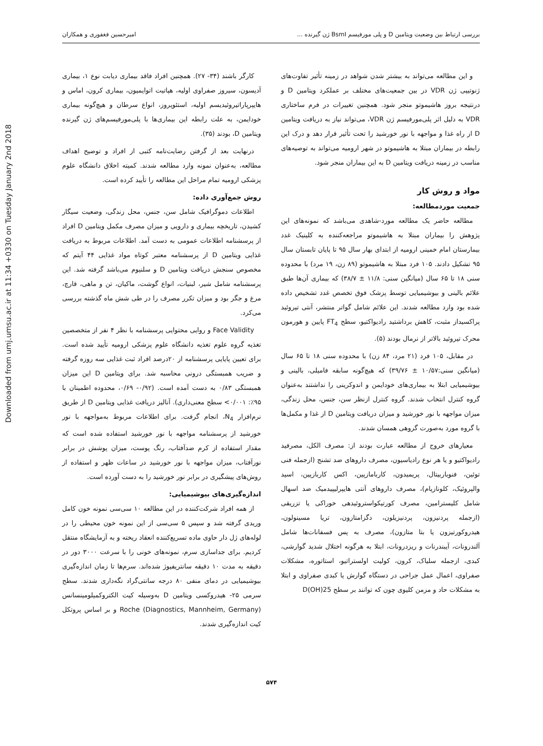Downloaded from umj.umsu.ac.ir at 11:34 +0330 on Tuesday January 2nd 2018
بررسی ارتباط بین وضعیت ویتامین D و پلی مورفیسم BsmI ژن گیرنده ... امیرحسین فغفوری و همکاران
و این مطالعه می‌تواند به بیشتر شدن شواهد در زمینه تأثیر تفاوت‌های ژنوتیپی ژن VDR در بین جمعیت‌های مختلف بر عملکرد ویتامین D و درنتیجه بروز هاشیموتو منجر شود. همچنین تغییرات در فرم ساختاری VDR به دلیل اثر پلی‌مورفیسم ژن VDR، می‌تواند نیاز به دریافت ویتامین D از راه غذا و مواجهه با نور خورشید را تحت تأثیر قرار دهد و درک این رابطه در بیماران مبتلا به هاشیموتو در شهر ارومیه می‌تواند به توصیه‌های مناسب در زمینه دریافت ویتامین D به این بیماران منجر شود.
مواد و روش کار
جمعیت موردمطالعه:
مطالعه حاضر یک مطالعه مورد-شاهدی می‌باشد که نمونه‌های این پژوهش را بیماران مبتلا به هاشیموتو مراجعه‌کننده به کلینیک غدد بیمارستان امام خمینی ارومیه از ابتدای بهار سال ۹۵ تا پایان تابستان سال ۹۵ تشکیل دادند. ۱۰۵ فرد مبتلا به هاشیموتو (۸۹ زن، ۱۹ مرد) با محدوده سنی ۱۸ تا ۶۵ سال (میانگین سنی: ۱۱/۸ ± ۳۸/۷) که بیماری آن‌ها طبق علائم بالینی و بیوشیمیایی توسط پزشک فوق تخصص غدد تشخیص داده شده بود وارد مطالعه شدند. این علائم شامل گواتر منتشر، آنتی تیروئید پراکسیداز مثبت، کاهش برداشتید رادیواکتیو، سطح FT<sub>4</sub> پایین و هورمون محرک تیروئید بالاتر از نرمال بودند (۵).
در مقابل، ۱۰۵ فرد (۲۱ مرد، ۸۴ زن) با محدوده سنی ۱۸ تا ۶۵ سال (میانگین سنی:۱۰/۵۷ ± ۳۹/۷۶) که هیچ‌گونه سابقه فامیلی، بالینی و بیوشیمیایی ابتلا به بیماری‌های خودایمن و اندوکرینی را نداشتند به‌عنوان گروه کنترل انتخاب شدند. گروه کنترل ازنظر سن، جنس، محل زندگی، میزان مواجهه با نور خورشید و میزان دریافت ویتامین D از غذا و مکمل‌ها با گروه مورد به‌صورت گروهی همسان شدند.
معیارهای خروج از مطالعه عبارت بودند از: مصرف الکل، مصرفید رادیواکتیو و یا هر نوع رادیاسیون، مصرف داروهای ضد تشنج (ازجمله فنی توئین، فنوباربیتال، پریمیدون، کاربامازپین، اکس کاربازپین، اسید والپروئیک، کلونازپام)، مصرف داروهای آنتی هایپرلیپیدمیک ضد اسهال شامل کلیسترامین، مصرف کورتیکواستروئیدهی خوراکی یا تزریقی (ازجمله پردنیزون، پردنیزیلون، دگزامتازون، تریا مسینولون، هیدروکورتیزون یا بتا متازون)، مصرف به پس فسفانات‌ها شامل آلندرونات، آیبندرنات و ریزدرونات، ابتلا به هرگونه اختلال شدید گوارشی، کبدی، ازجمله سلیاک، کرون، کولیت اولستراتیو، استاتوره، مشکلات صفراوی، اعمال عمل جراحی در دستگاه گوارش یا کبدی صفراوی و ابتلا به مشکلات حاد و مزمن کلیوی چون که توانند بر سطح 25(OH)D
کارگر باشند (۳۴- ۲۷). همچنین افراد فاقد بیماری دیابت نوع ۱، بیماری آدیسون، سیروز صفراوی اولیه، هپاتیت اتوایمیون، بیماری کرون، اماس و هایپرپاراتیروئیدیسم اولیه، استئوپروز، انواع سرطان و هیچ‌گونه بیماری خودایمن، به علت رابطه این بیماری‌ها با پلی‌مورفیسم‌های ژن گیرنده ویتامین D، بودند (۳۵).
درنهایت بعد از گرفتن رضایت‌نامه کتبی از افراد و توضیح اهداف مطالعه، به‌عنوان نمونه وارد مطالعه شدند. کمیته اخلاق دانشگاه علوم پزشکی ارومیه تمام مراحل این مطالعه را تأیید کرده است.
روش جمع‌آوری داده:
اطلاعات دموگرافیک شامل سن، جنس، محل زندگی، وضعیت سیگار کشیدن، تاریخچه بیماری و دارویی و میزان مصرف مکمل ویتامین D افراد از پرسشنامه اطلاعات عمومی به دست آمد. اطلاعات مربوط به دریافت غذایی ویتامین D از پرسشنامه معتبر کوتاه مواد غذایی ۴۴ آیتم که مخصوص سنجش دریافت ویتامین D و سلنیوم می‌باشد گرفته شد. این پرسشنامه شامل شیر، لبنیات، انواع گوشت، ماکیان، تن و ماهی، قارچ، مرغ و جگر بود و میزان تکرر مصرف را در طی شش ماه گذشته بررسی می‌کرد.
Face Validity و روایی محتوایی پرسشنامه با نظر ۴ نفر از متخصصین تغذیه گروه علوم تغذیه دانشگاه علوم پزشکی ارومیه تأیید شده است. برای تعیین پایایی پرسشنامه از ۲۰درصد افراد ثبت غذایی سه روزه گرفته و ضریب همبستگی درونی محاسبه شد. برای ویتامین D این میزان همبستگی ۰/۸۳ به دست آمده است. (۰/۹۲- ۰/۶۹، محدوده اطمینان با ۹۵٪: ۰/۰۰۱> سطح معنی‌داری). آنالیز دریافت غذایی ویتامین D از طریق نرم‌افزار N<sub>4</sub>، انجام گرفت. برای اطلاعات مربوط به‌مواجهه با نور خورشید از پرسشنامه مواجهه با نور خورشید استفاده شده است که مقدار استفاده از کرم ضدآفتاب، رنگ پوست، میزان پوشش در برابر نورآفتاب، میزان مواجهه با نور خورشید در ساعات ظهر و استفاده از روش‌های پیشگیری در برابر نور خورشید را به دست آورده است.
اندازه‌گیری‌های بیوشیمیایی:
از همه افراد شرکت‌کننده در این مطالعه ۱۰ سی‌سی نمونه خون کامل وریدی گرفته شد و سپس ۵ سی‌سی از این نمونه خون محیطی را در لوله‌های ژل دار حاوی ماده تسریع‌کننده انعقاد ریخته و به آزمایشگاه منتقل کردیم. برای جداسازی سرم، نمونه‌های خونی را با سرعت ۳۰۰۰ دور در دقیقه به مدت ۱۰ دقیقه سانتریفیوژ شده‌اند. سرم‌ها تا زمان اندازه‌گیری بیوشیمیایی در دمای منفی ۸۰ درجه سانتی‌گراد نگه‌داری شدند. سطح سرمی ۲۵- هیدروکسی ویتامین D به‌وسیله کیت الکتروکمیلومینسانس Roche (Diagnostics, Mannheim, Germany) و بر اساس پروتکل کیت اندازه‌گیری شدند.
۵۷۴